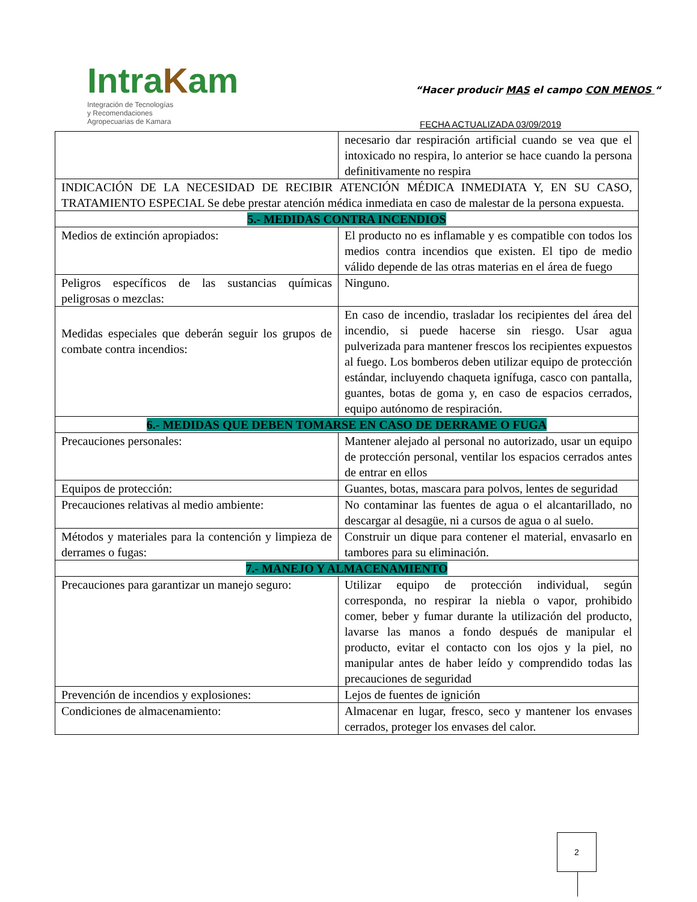IntraKam
Integración de Tecnologías
y Recomendaciones
Agropecuarias de Kamara
“Hacer producir MAS el campo CON MENOS “
FECHA ACTUALIZADA 03/09/2019
| | necesario dar respiración artificial cuando se vea que el intoxicado no respira, lo anterior se hace cuando la persona definitivamente no respira |
| INDICACIÓN DE LA NECESIDAD DE RECIBIR ATENCIÓN MÉDICA INMEDIATA Y, EN SU CASO, TRATAMIENTO ESPECIAL Se debe prestar atención médica inmediata en caso de malestar de la persona expuesta. | |
| 5.- MEDIDAS CONTRA INCENDIOS | |
| Medios de extinción apropiados: | El producto no es inflamable y es compatible con todos los medios contra incendios que existen. El tipo de medio válido depende de las otras materias en el área de fuego |
| Peligros específicos de las sustancias químicas peligrosas o mezclas: | Ninguno. |
| Medidas especiales que deberán seguir los grupos de combate contra incendios: | En caso de incendio, trasladar los recipientes del área del incendio, si puede hacerse sin riesgo. Usar agua pulverizada para mantener frescos los recipientes expuestos al fuego. Los bomberos deben utilizar equipo de protección estándar, incluyendo chaqueta ignífuga, casco con pantalla, guantes, botas de goma y, en caso de espacios cerrados, equipo autónomo de respiración. |
| 6.- MEDIDAS QUE DEBEN TOMARSE EN CASO DE DERRAME O FUGA | |
| Precauciones personales: | Mantener alejado al personal no autorizado, usar un equipo de protección personal, ventilar los espacios cerrados antes de entrar en ellos |
| Equipos de protección: | Guantes, botas, mascara para polvos, lentes de seguridad |
| Precauciones relativas al medio ambiente: | No contaminar las fuentes de agua o el alcantarillado, no descargar al desagüe, ni a cursos de agua o al suelo. |
| Métodos y materiales para la contención y limpieza de derrames o fugas: | Construir un dique para contener el material, envasarlo en tambores para su eliminación. |
| 7.- MANEJO Y ALMACENAMIENTO | |
| Precauciones para garantizar un manejo seguro: | Utilizar equipo de protección individual, según corresponda, no respirar la niebla o vapor, prohibido comer, beber y fumar durante la utilización del producto, lavarse las manos a fondo después de manipular el producto, evitar el contacto con los ojos y la piel, no manipular antes de haber leído y comprendido todas las precauciones de seguridad |
| Prevención de incendios y explosiones: | Lejos de fuentes de ignición |
| Condiciones de almacenamiento: | Almacenar en lugar, fresco, seco y mantener los envases cerrados, proteger los envases del calor. |
2